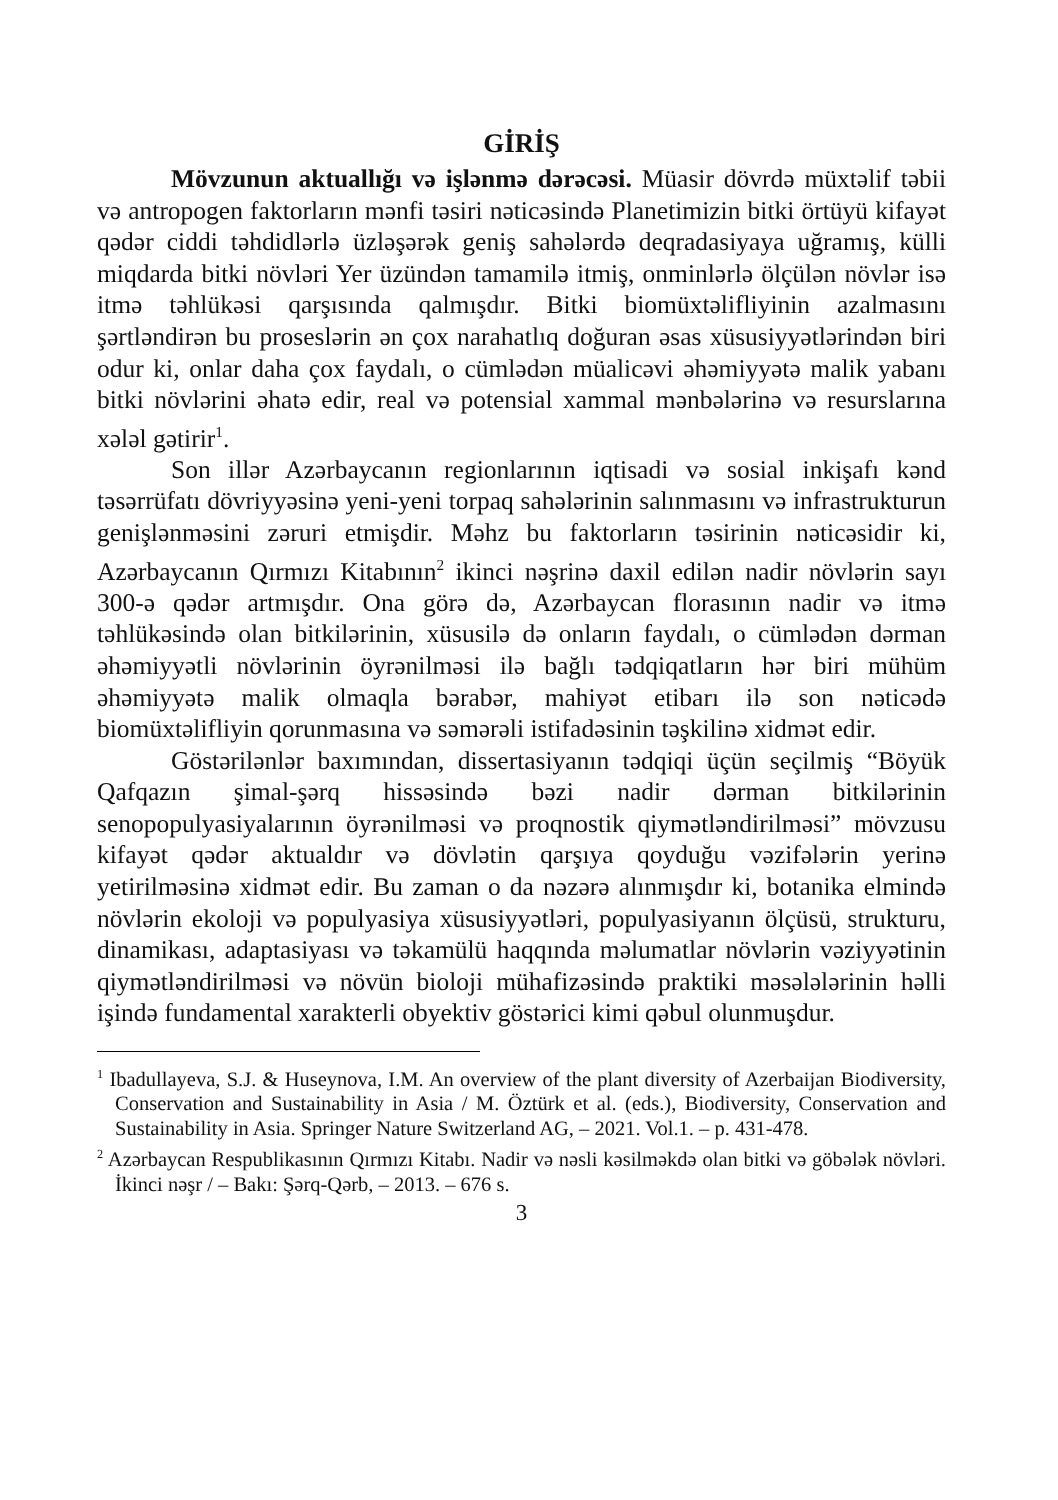GİRİŞ
Mövzunun aktuallığı və işlənmə dərəcəsi. Müasir dövrdə müxtəlif təbii və antropogen faktorların mənfi təsiri nəticəsində Planetimizin bitki örtüyü kifayət qədər ciddi təhdidlərlə üzləşərək geniş sahələrdə deqradasiyaya uğramış, külli miqdarda bitki növləri Yer üzündən tamamilə itmiş, onminlərlə ölçülən növlər isə itmə təhlükəsi qarşısında qalmışdır. Bitki biomüxtəlifliyinin azalmasını şərtləndirən bu proseslərin ən çox narahatlıq doğuran əsas xüsusiyyətlərindən biri odur ki, onlar daha çox faydalı, o cümlədən müalicəvi əhəmiyyətə malik yabanı bitki növlərini əhatə edir, real və potensial xammal mənbələrinə və resurslarına xələl gətirir<sup>1</sup>.
Son illər Azərbaycanın regionlarının iqtisadi və sosial inkişafı kənd təsərrüfatı dövriyyəsinə yeni-yeni torpaq sahələrinin salınmasını və infrastrukturun genişlənməsini zəruri etmişdir. Məhz bu faktorların təsirinin nəticəsidir ki, Azərbaycanın Qırmızı Kitabının<sup>2</sup> ikinci nəşrinə daxil edilən nadir növlərin sayı 300-ə qədər artmışdır. Ona görə də, Azərbaycan florasının nadir və itmə təhlükəsində olan bitkilərinin, xüsusilə də onların faydalı, o cümlədən dərman əhəmiyyətli növlərinin öyrənilməsi ilə bağlı tədqiqatların hər biri mühüm əhəmiyyətə malik olmaqla bərabər, mahiyət etibarı ilə son nəticədə biomüxtəlifliyin qorunmasına və səmərəli istifadəsinin təşkilinə xidmət edir.
Göstərilənlər baxımından, dissertasiyanın tədqiqi üçün seçilmiş “Böyük Qafqazın şimal-şərq hissəsində bəzi nadir dərman bitkilərinin senopopulyasiyalarının öyrənilməsi və proqnostik qiymətləndirilməsi” mövzusu kifayət qədər aktualdır və dövlətin qarşıya qoyduğu vəzifələrin yerinə yetirilməsinə xidmət edir. Bu zaman o da nəzərə alınmışdır ki, botanika elmində növlərin ekoloji və populyasiya xüsusiyyətləri, populyasiyanın ölçüsü, strukturu, dinamikası, adaptasiyası və təkamülü haqqında məlumatlar növlərin vəziyyətinin qiymətləndirilməsi və növün bioloji mühafizəsində praktiki məsələlərinin həlli işində fundamental xarakterli obyektiv göstərici kimi qəbul olunmuşdur.
<sup>1</sup> Ibadullayeva, S.J. & Huseynova, I.M. An overview of the plant diversity of Azerbaijan Biodiversity, Conservation and Sustainability in Asia / M. Öztürk et al. (eds.), Biodiversity, Conservation and Sustainability in Asia. Springer Nature Switzerland AG, – 2021. Vol.1. – p. 431-478.
<sup>2</sup> Azərbaycan Respublikasının Qırmızı Kitabı. Nadir və nəsli kəsilməkdə olan bitki və göbələk növləri. İkinci nəşr / – Bakı: Şərq-Qərb, – 2013. – 676 s.
3